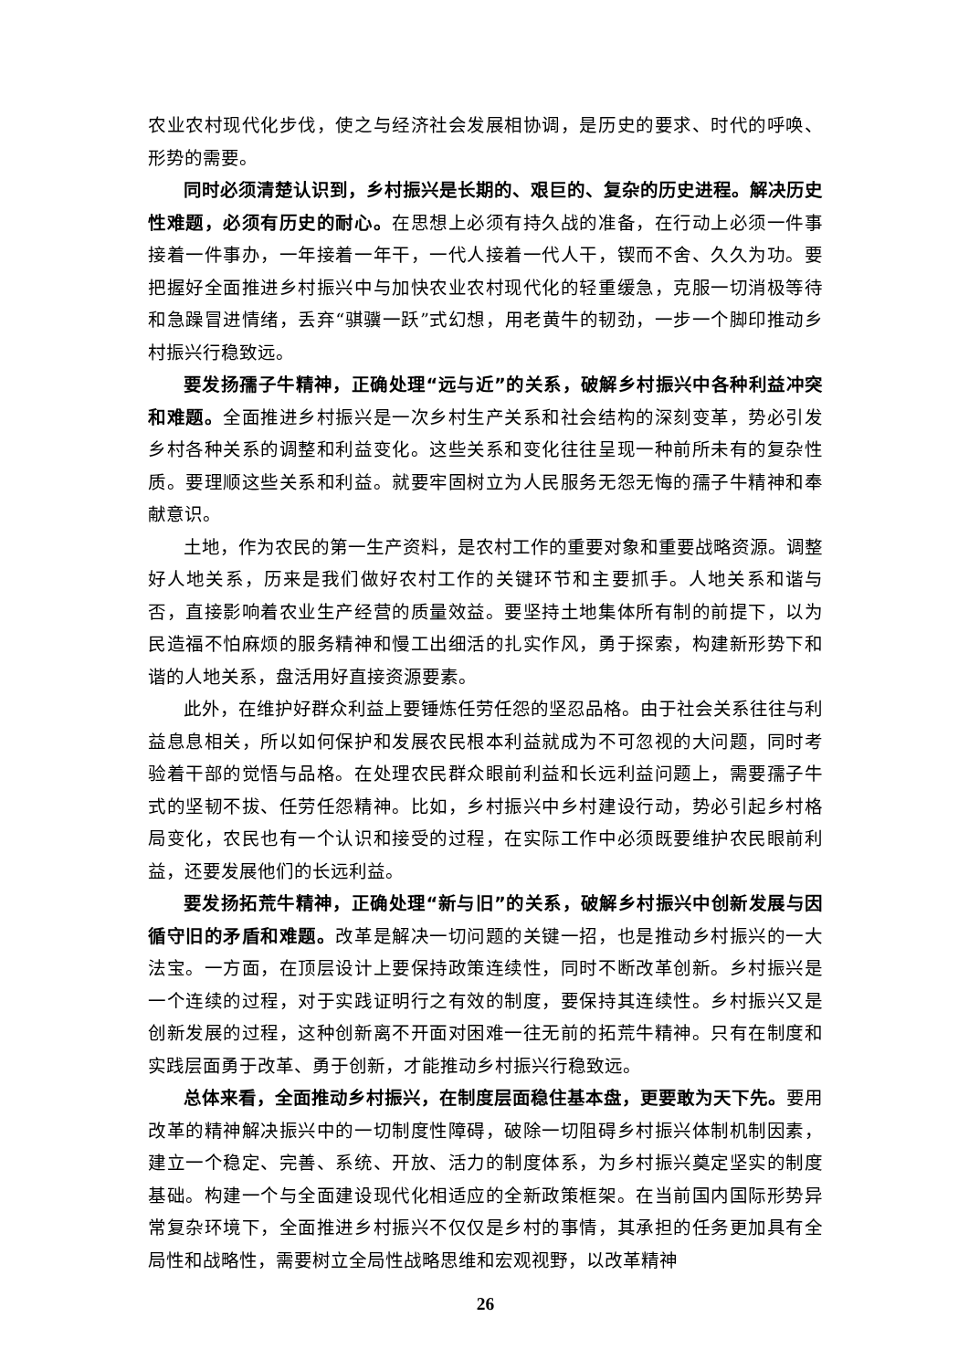农业农村现代化步伐，使之与经济社会发展相协调，是历史的要求、时代的呼唤、形势的需要。
同时必须清楚认识到，乡村振兴是长期的、艰巨的、复杂的历史进程。解决历史性难题，必须有历史的耐心。在思想上必须有持久战的准备，在行动上必须一件事接着一件事办，一年接着一年干，一代人接着一代人干，锲而不舍、久久为功。要把握好全面推进乡村振兴中与加快农业农村现代化的轻重缓急，克服一切消极等待和急躁冒进情绪，丢弃“骐骥一跃”式幻想，用老黄牛的韧劲，一步一个脚印推动乡村振兴行稳致远。
要发扬孺子牛精神，正确处理“远与近”的关系，破解乡村振兴中各种利益冲突和难题。全面推进乡村振兴是一次乡村生产关系和社会结构的深刻变革，势必引发乡村各种关系的调整和利益变化。这些关系和变化往往呈现一种前所未有的复杂性质。要理顺这些关系和利益。就要牢固树立为人民服务无怨无悔的孺子牛精神和奉献意识。
土地，作为农民的第一生产资料，是农村工作的重要对象和重要战略资源。调整好人地关系，历来是我们做好农村工作的关键环节和主要抓手。人地关系和谐与否，直接影响着农业生产经营的质量效益。要坚持土地集体所有制的前提下，以为民造福不怕麻烦的服务精神和慢工出细活的扎实作风，勇于探索，构建新形势下和谐的人地关系，盘活用好直接资源要素。
此外，在维护好群众利益上要锤炼任劳任怨的坚忍品格。由于社会关系往往与利益息息相关，所以如何保护和发展农民根本利益就成为不可忽视的大问题，同时考验着干部的觉悟与品格。在处理农民群众眼前利益和长远利益问题上，需要孺子牛式的坚韧不拔、任劳任怨精神。比如，乡村振兴中乡村建设行动，势必引起乡村格局变化，农民也有一个认识和接受的过程，在实际工作中必须既要维护农民眼前利益，还要发展他们的长远利益。
要发扬拓荒牛精神，正确处理“新与旧”的关系，破解乡村振兴中创新发展与因循守旧的矛盾和难题。改革是解决一切问题的关键一招，也是推动乡村振兴的一大法宝。一方面，在顶层设计上要保持政策连续性，同时不断改革创新。乡村振兴是一个连续的过程，对于实践证明行之有效的制度，要保持其连续性。乡村振兴又是创新发展的过程，这种创新离不开面对困难一往无前的拓荒牛精神。只有在制度和实践层面勇于改革、勇于创新，才能推动乡村振兴行稳致远。
总体来看，全面推动乡村振兴，在制度层面稳住基本盘，更要敢为天下先。要用改革的精神解决振兴中的一切制度性障碍，破除一切阻碍乡村振兴体制机制因素，建立一个稳定、完善、系统、开放、活力的制度体系，为乡村振兴奠定坚实的制度基础。构建一个与全面建设现代化相适应的全新政策框架。在当前国内国际形势异常复杂环境下，全面推进乡村振兴不仅仅是乡村的事情，其承担的任务更加具有全局性和战略性，需要树立全局性战略思维和宏观视野，以改革精神
26